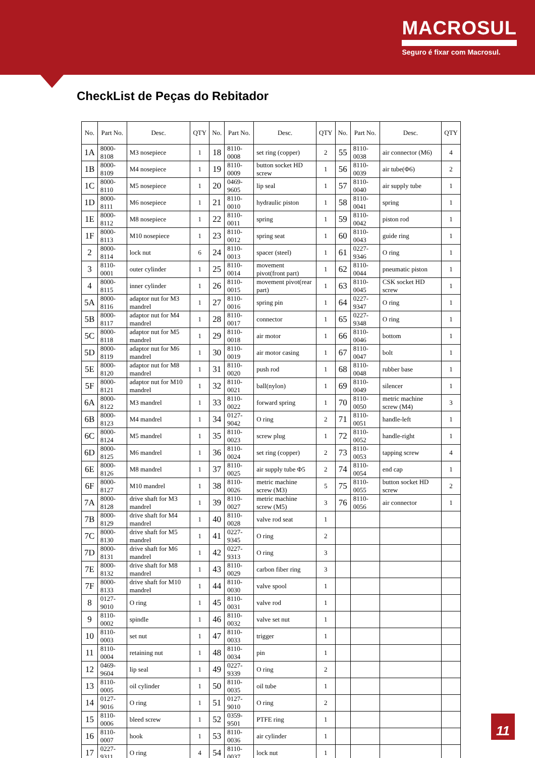MACROSUL
Seguro é fixar com Macrosul.
CheckList de Peças do Rebitador
| No. | Part No. | Desc. | QTY | No. | Part No. | Desc. | QTY | No. | Part No. | Desc. | QTY |
| --- | --- | --- | --- | --- | --- | --- | --- | --- | --- | --- | --- |
| 1A | 8000-8108 | M3 nosepiece | 1 | 18 | 8110-0008 | set ring (copper) | 2 | 55 | 8110-0038 | air connector (M6) | 4 |
| 1B | 8000-8109 | M4 nosepiece | 1 | 19 | 8110-0009 | button socket HD screw | 1 | 56 | 8110-0039 | air tube(Φ6) | 2 |
| 1C | 8000-8110 | M5 nosepiece | 1 | 20 | 0469-9605 | lip seal | 1 | 57 | 8110-0040 | air supply tube | 1 |
| 1D | 8000-8111 | M6 nosepiece | 1 | 21 | 8110-0010 | hydraulic piston | 1 | 58 | 8110-0041 | spring | 1 |
| 1E | 8000-8112 | M8 nosepiece | 1 | 22 | 8110-0011 | spring | 1 | 59 | 8110-0042 | piston rod | 1 |
| 1F | 8000-8113 | M10 nosepiece | 1 | 23 | 8110-0012 | spring seat | 1 | 60 | 8110-0043 | guide ring | 1 |
| 2 | 8000-8114 | lock nut | 6 | 24 | 8110-0013 | spacer (steel) | 1 | 61 | 0227-9346 | O ring | 1 |
| 3 | 8110-0001 | outer cylinder | 1 | 25 | 8110-0014 | movement pivot(front part) | 1 | 62 | 8110-0044 | pneumatic piston | 1 |
| 4 | 8000-8115 | inner cylinder | 1 | 26 | 8110-0015 | movement pivot(rear part) | 1 | 63 | 8110-0045 | CSK socket HD screw | 1 |
| 5A | 8000-8116 | adaptor nut for M3 mandrel | 1 | 27 | 8110-0016 | spring pin | 1 | 64 | 0227-9347 | O ring | 1 |
| 5B | 8000-8117 | adaptor nut for M4 mandrel | 1 | 28 | 8110-0017 | connector | 1 | 65 | 0227-9348 | O ring | 1 |
| 5C | 8000-8118 | adaptor nut for M5 mandrel | 1 | 29 | 8110-0018 | air motor | 1 | 66 | 8110-0046 | bottom | 1 |
| 5D | 8000-8119 | adaptor nut for M6 mandrel | 1 | 30 | 8110-0019 | air motor casing | 1 | 67 | 8110-0047 | bolt | 1 |
| 5E | 8000-8120 | adaptor nut for M8 mandrel | 1 | 31 | 8110-0020 | push rod | 1 | 68 | 8110-0048 | rubber base | 1 |
| 5F | 8000-8121 | adaptor nut for M10 mandrel | 1 | 32 | 8110-0021 | ball(nylon) | 1 | 69 | 8110-0049 | silencer | 1 |
| 6A | 8000-8122 | M3 mandrel | 1 | 33 | 8110-0022 | forward spring | 1 | 70 | 8110-0050 | metric machine screw (M4) | 3 |
| 6B | 8000-8123 | M4 mandrel | 1 | 34 | 0127-9042 | O ring | 2 | 71 | 8110-0051 | handle-left | 1 |
| 6C | 8000-8124 | M5 mandrel | 1 | 35 | 8110-0023 | screw plug | 1 | 72 | 8110-0052 | handle-right | 1 |
| 6D | 8000-8125 | M6 mandrel | 1 | 36 | 8110-0024 | set ring (copper) | 2 | 73 | 8110-0053 | tapping screw | 4 |
| 6E | 8000-8126 | M8 mandrel | 1 | 37 | 8110-0025 | air supply tube Φ5 | 2 | 74 | 8110-0054 | end cap | 1 |
| 6F | 8000-8127 | M10 mandrel | 1 | 38 | 8110-0026 | metric machine screw (M3) | 5 | 75 | 8110-0055 | button socket HD screw | 2 |
| 7A | 8000-8128 | drive shaft for M3 mandrel | 1 | 39 | 8110-0027 | metric machine screw (M5) | 3 | 76 | 8110-0056 | air connector | 1 |
| 7B | 8000-8129 | drive shaft for M4 mandrel | 1 | 40 | 8110-0028 | valve rod seat | 1 | | | | |
| 7C | 8000-8130 | drive shaft for M5 mandrel | 1 | 41 | 0227-9345 | O ring | 2 | | | | |
| 7D | 8000-8131 | drive shaft for M6 mandrel | 1 | 42 | 0227-9313 | O ring | 3 | | | | |
| 7E | 8000-8132 | drive shaft for M8 mandrel | 1 | 43 | 8110-0029 | carbon fiber ring | 3 | | | | |
| 7F | 8000-8133 | drive shaft for M10 mandrel | 1 | 44 | 8110-0030 | valve spool | 1 | | | | |
| 8 | 0127-9010 | O ring | 1 | 45 | 8110-0031 | valve rod | 1 | | | | |
| 9 | 8110-0002 | spindle | 1 | 46 | 8110-0032 | valve set nut | 1 | | | | |
| 10 | 8110-0003 | set nut | 1 | 47 | 8110-0033 | trigger | 1 | | | | |
| 11 | 8110-0004 | retaining nut | 1 | 48 | 8110-0034 | pin | 1 | | | | |
| 12 | 0469-9604 | lip seal | 1 | 49 | 0227-9339 | O ring | 2 | | | | |
| 13 | 8110-0005 | oil cylinder | 1 | 50 | 8110-0035 | oil tube | 1 | | | | |
| 14 | 0127-9016 | O ring | 1 | 51 | 0127-9010 | O ring | 2 | | | | |
| 15 | 8110-0006 | bleed screw | 1 | 52 | 0359-9501 | PTFE ring | 1 | | | | |
| 16 | 8110-0007 | hook | 1 | 53 | 8110-0036 | air cylinder | 1 | | | | |
| 17 | 0227-9311 | O ring | 4 | 54 | 8110-0037 | lock nut | 1 | | | | |
11